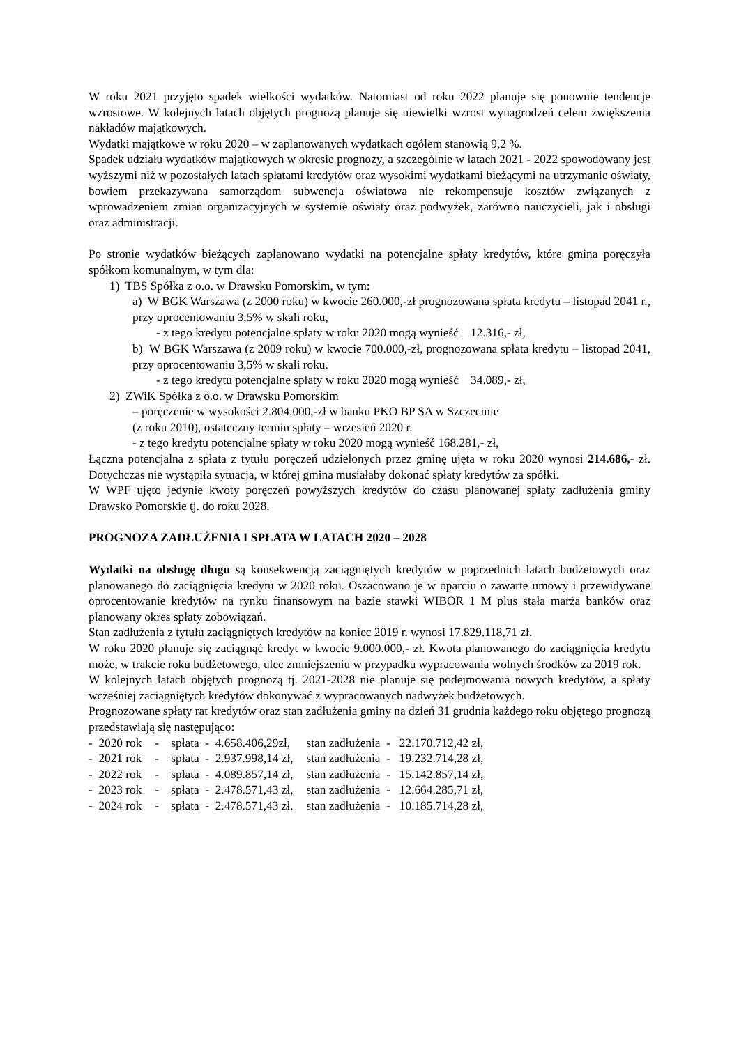W roku 2021 przyjęto spadek wielkości wydatków. Natomiast od roku 2022 planuje się ponownie tendencje wzrostowe. W kolejnych latach objętych prognozą planuje się niewielki wzrost wynagrodzeń celem zwiększenia nakładów majątkowych.
Wydatki majątkowe w roku 2020 – w zaplanowanych wydatkach ogółem stanowią 9,2 %.
Spadek udziału wydatków majątkowych w okresie prognozy, a szczególnie w latach 2021 - 2022 spowodowany jest wyższymi niż w pozostałych latach spłatami kredytów oraz wysokimi wydatkami bieżącymi na utrzymanie oświaty, bowiem przekazywana samorządom subwencja oświatowa nie rekompensuje kosztów związanych z wprowadzeniem zmian organizacyjnych w systemie oświaty oraz podwyżek, zarówno nauczycieli, jak i obsługi oraz administracji.
Po stronie wydatków bieżących zaplanowano wydatki na potencjalne spłaty kredytów, które gmina poręczyła spółkom komunalnym, w tym dla:
1) TBS Spółka z o.o. w Drawsku Pomorskim, w tym:
a) W BGK Warszawa (z 2000 roku) w kwocie 260.000,-zł prognozowana spłata kredytu – listopad 2041 r., przy oprocentowaniu 3,5% w skali roku,
- z tego kredytu potencjalne spłaty w roku 2020 mogą wynieść 12.316,- zł,
b) W BGK Warszawa (z 2009 roku) w kwocie 700.000,-zł, prognozowana spłata kredytu – listopad 2041, przy oprocentowaniu 3,5% w skali roku.
- z tego kredytu potencjalne spłaty w roku 2020 mogą wynieść 34.089,- zł,
2) ZWiK Spółka z o.o. w Drawsku Pomorskim
– poręczenie w wysokości 2.804.000,-zł w banku PKO BP SA w Szczecinie
(z roku 2010), ostateczny termin spłaty – wrzesień 2020 r.
- z tego kredytu potencjalne spłaty w roku 2020 mogą wynieść 168.281,- zł,
Łączna potencjalna z spłata z tytułu poręczeń udzielonych przez gminę ujęta w roku 2020 wynosi 214.686,- zł. Dotychczas nie wystąpiła sytuacja, w której gmina musiałaby dokonać spłaty kredytów za spółki.
W WPF ujęto jedynie kwoty poręczeń powyższych kredytów do czasu planowanej spłaty zadłużenia gminy Drawsko Pomorskie tj. do roku 2028.
PROGNOZA ZADŁUŻENIA I SPŁATA W LATACH 2020 – 2028
Wydatki na obsługę długu są konsekwencją zaciągniętych kredytów w poprzednich latach budżetowych oraz planowanego do zaciągnięcia kredytu w 2020 roku. Oszacowano je w oparciu o zawarte umowy i przewidywane oprocentowanie kredytów na rynku finansowym na bazie stawki WIBOR 1 M plus stała marża banków oraz planowany okres spłaty zobowiązań.
Stan zadłużenia z tytułu zaciągniętych kredytów na koniec 2019 r. wynosi 17.829.118,71 zł.
W roku 2020 planuje się zaciągnąć kredyt w kwocie 9.000.000,- zł. Kwota planowanego do zaciągnięcia kredytu może, w trakcie roku budżetowego, ulec zmniejszeniu w przypadku wypracowania wolnych środków za 2019 rok.
W kolejnych latach objętych prognozą tj. 2021-2028 nie planuje się podejmowania nowych kredytów, a spłaty wcześniej zaciągniętych kredytów dokonywać z wypracowanych nadwyżek budżetowych.
Prognozowane spłaty rat kredytów oraz stan zadłużenia gminy na dzień 31 grudnia każdego roku objętego prognozą przedstawiają się następująco:
| - 2020 rok | - spłata - 4.658.406,29zł, | stan zadłużenia - 22.170.712,42 zł, |
| - 2021 rok | - spłata - 2.937.998,14 zł, | stan zadłużenia - 19.232.714,28 zł, |
| - 2022 rok | - spłata - 4.089.857,14 zł, | stan zadłużenia - 15.142.857,14 zł, |
| - 2023 rok | - spłata - 2.478.571,43 zł, | stan zadłużenia - 12.664.285,71 zł, |
| - 2024 rok | - spłata - 2.478.571,43 zł. | stan zadłużenia - 10.185.714,28 zł, |